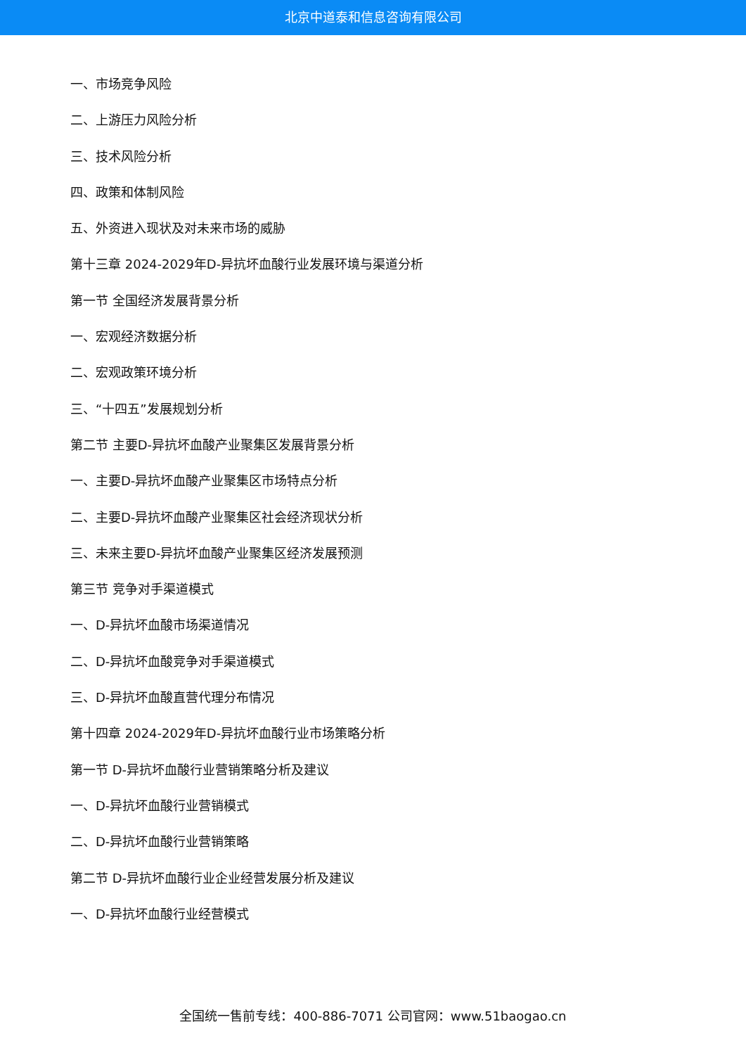北京中道泰和信息咨询有限公司
一、市场竞争风险
二、上游压力风险分析
三、技术风险分析
四、政策和体制风险
五、外资进入现状及对未来市场的威胁
第十三章 2024-2029年D-异抗坏血酸行业发展环境与渠道分析
第一节 全国经济发展背景分析
一、宏观经济数据分析
二、宏观政策环境分析
三、“十四五”发展规划分析
第二节 主要D-异抗坏血酸产业聚集区发展背景分析
一、主要D-异抗坏血酸产业聚集区市场特点分析
二、主要D-异抗坏血酸产业聚集区社会经济现状分析
三、未来主要D-异抗坏血酸产业聚集区经济发展预测
第三节 竞争对手渠道模式
一、D-异抗坏血酸市场渠道情况
二、D-异抗坏血酸竞争对手渠道模式
三、D-异抗坏血酸直营代理分布情况
第十四章 2024-2029年D-异抗坏血酸行业市场策略分析
第一节 D-异抗坏血酸行业营销策略分析及建议
一、D-异抗坏血酸行业营销模式
二、D-异抗坏血酸行业营销策略
第二节 D-异抗坏血酸行业企业经营发展分析及建议
一、D-异抗坏血酸行业经营模式
全国统一售前专线：400-886-7071 公司官网：www.51baogao.cn